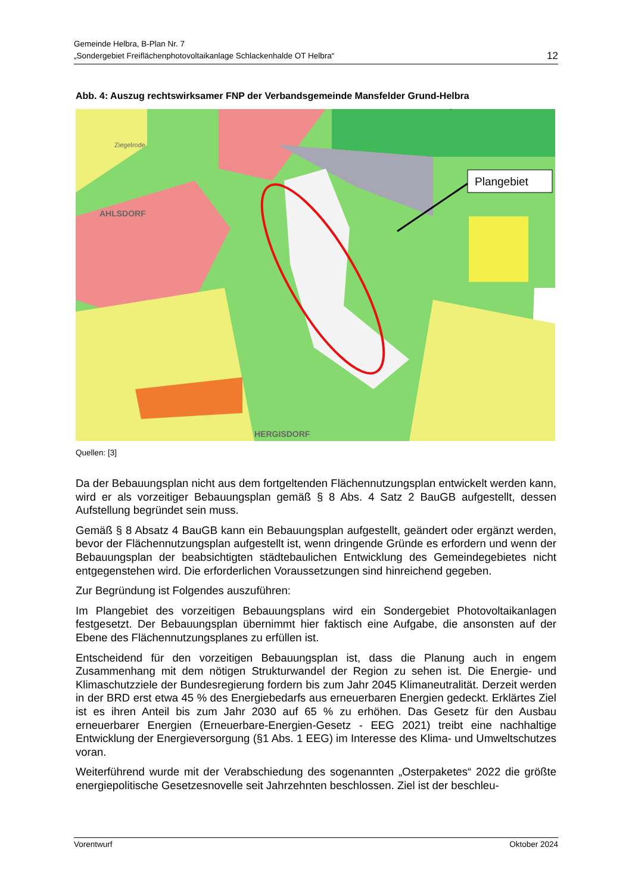Gemeinde Helbra, B-Plan Nr. 7
„Sondergebiet Freiflächenphotovoltaikanlage Schlackenhalde OT Helbra“
12
Abb. 4: Auszug rechtswirksamer FNP der Verbandsgemeinde Mansfelder Grund-Helbra
Plangebiet
AHLSDORF
HERGISDORF
Ziegelrode
Quellen: [3]
Da der Bebauungsplan nicht aus dem fortgeltenden Flächennutzungsplan entwickelt werden kann, wird er als vorzeitiger Bebauungsplan gemäß § 8 Abs. 4 Satz 2 BauGB aufgestellt, dessen Aufstellung begründet sein muss.
Gemäß § 8 Absatz 4 BauGB kann ein Bebauungsplan aufgestellt, geändert oder ergänzt werden, bevor der Flächennutzungsplan aufgestellt ist, wenn dringende Gründe es erfordern und wenn der Bebauungsplan der beabsichtigten städtebaulichen Entwicklung des Gemeindegebietes nicht entgegenstehen wird. Die erforderlichen Voraussetzungen sind hinreichend gegeben.
Zur Begründung ist Folgendes auszuführen:
Im Plangebiet des vorzeitigen Bebauungsplans wird ein Sondergebiet Photovoltaikanlagen festgesetzt. Der Bebauungsplan übernimmt hier faktisch eine Aufgabe, die ansonsten auf der Ebene des Flächennutzungsplanes zu erfüllen ist.
Entscheidend für den vorzeitigen Bebauungsplan ist, dass die Planung auch in engem Zusammenhang mit dem nötigen Strukturwandel der Region zu sehen ist. Die Energie- und Klimaschutzziele der Bundesregierung fordern bis zum Jahr 2045 Klimaneutralität. Derzeit werden in der BRD erst etwa 45 % des Energiebedarfs aus erneuerbaren Energien gedeckt. Erklärtes Ziel ist es ihren Anteil bis zum Jahr 2030 auf 65 % zu erhöhen. Das Gesetz für den Ausbau erneuerbarer Energien (Erneuerbare-Energien-Gesetz - EEG 2021) treibt eine nachhaltige Entwicklung der Energieversorgung (§1 Abs. 1 EEG) im Interesse des Klima- und Umweltschutzes voran.
Weiterführend wurde mit der Verabschiedung des sogenannten „Osterpaketes“ 2022 die größte energiepolitische Gesetzesnovelle seit Jahrzehnten beschlossen. Ziel ist der beschleu-
Vorentwurf Oktober 2024